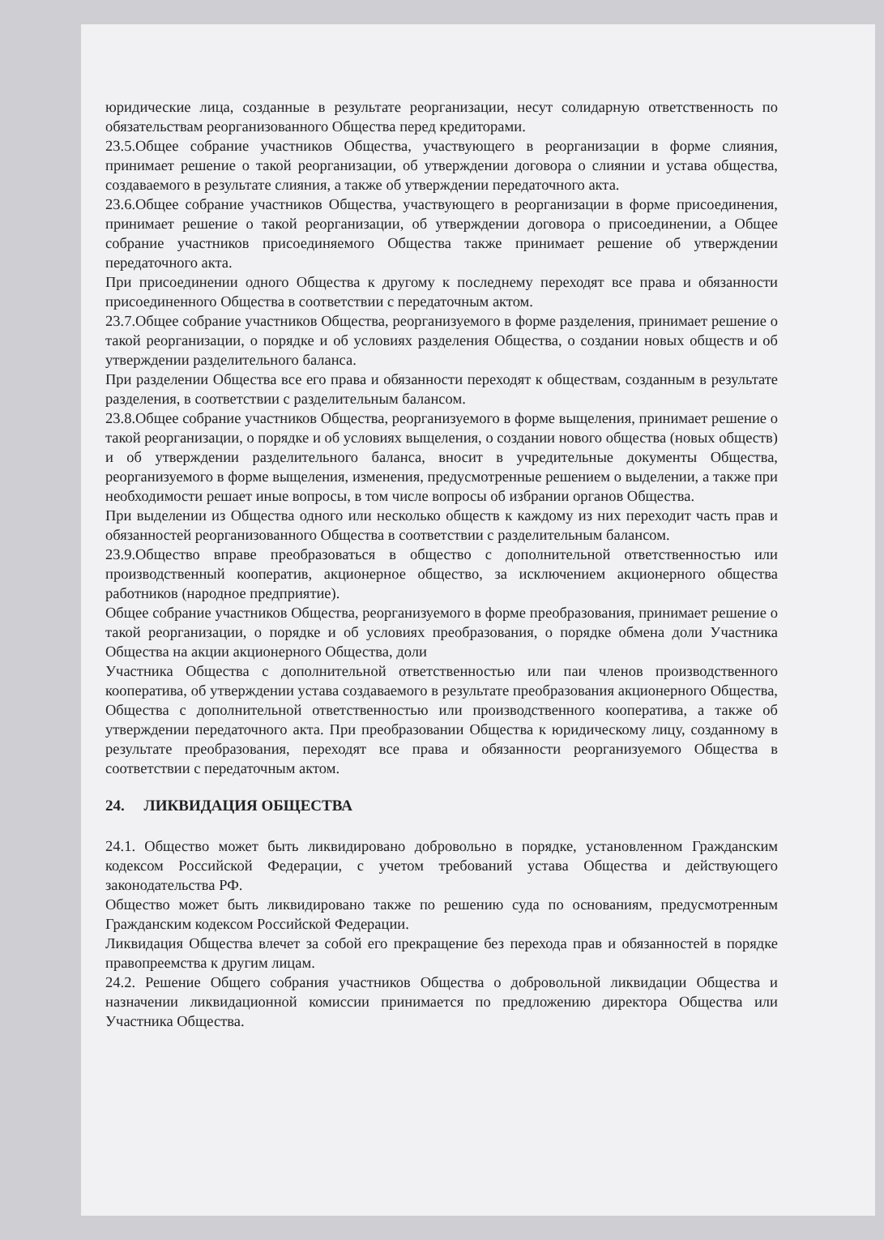юридические лица, созданные в результате реорганизации, несут солидарную ответственность по обязательствам реорганизованного Общества перед кредиторами.
23.5.Общее собрание участников Общества, участвующего в реорганизации в форме слияния, принимает решение о такой реорганизации, об утверждении договора о слиянии и устава общества, создаваемого в результате слияния, а также об утверждении передаточного акта.
23.6.Общее собрание участников Общества, участвующего в реорганизации в форме присоединения, принимает решение о такой реорганизации, об утверждении договора о присоединении, а Общее собрание участников присоединяемого Общества также принимает решение об утверждении передаточного акта.
При присоединении одного Общества к другому к последнему переходят все права и обязанности присоединенного Общества в соответствии с передаточным актом.
23.7.Общее собрание участников Общества, реорганизуемого в форме разделения, принимает решение о такой реорганизации, о порядке и об условиях разделения Общества, о создании новых обществ и об утверждении разделительного баланса.
При разделении Общества все его права и обязанности переходят к обществам, созданным в результате разделения, в соответствии с разделительным балансом.
23.8.Общее собрание участников Общества, реорганизуемого в форме выщеления, принимает решение о такой реорганизации, о порядке и об условиях выщеления, о создании нового общества (новых обществ) и об утверждении разделительного баланса, вносит в учредительные документы Общества, реорганизуемого в форме выщеления, изменения, предусмотренные решением о выделении, а также при необходимости решает иные вопросы, в том числе вопросы об избрании органов Общества.
При выделении из Общества одного или несколько обществ к каждому из них переходит часть прав и обязанностей реорганизованного Общества в соответствии с разделительным балансом.
23.9.Общество вправе преобразоваться в общество с дополнительной ответственностью или производственный кооператив, акционерное общество, за исключением акционерного общества работников (народное предприятие).
Общее собрание участников Общества, реорганизуемого в форме преобразования, принимает решение о такой реорганизации, о порядке и об условиях преобразования, о порядке обмена доли Участника Общества на акции акционерного Общества, доли
Участника Общества с дополнительной ответственностью или паи членов производственного кооператива, об утверждении устава создаваемого в результате преобразования акционерного Общества, Общества с дополнительной ответственностью или производственного кооператива, а также об утверждении передаточного акта. При преобразовании Общества к юридическому лицу, созданному в результате преобразования, переходят все права и обязанности реорганизуемого Общества в соответствии с передаточным актом.
24. ЛИКВИДАЦИЯ ОБЩЕСТВА
24.1. Общество может быть ликвидировано добровольно в порядке, установленном Гражданским кодексом Российской Федерации, с учетом требований устава Общества и действующего законодательства РФ.
Общество может быть ликвидировано также по решению суда по основаниям, предусмотренным Гражданским кодексом Российской Федерации.
Ликвидация Общества влечет за собой его прекращение без перехода прав и обязанностей в порядке правопреемства к другим лицам.
24.2. Решение Общего собрания участников Общества о добровольной ликвидации Общества и назначении ликвидационной комиссии принимается по предложению директора Общества или Участника Общества.